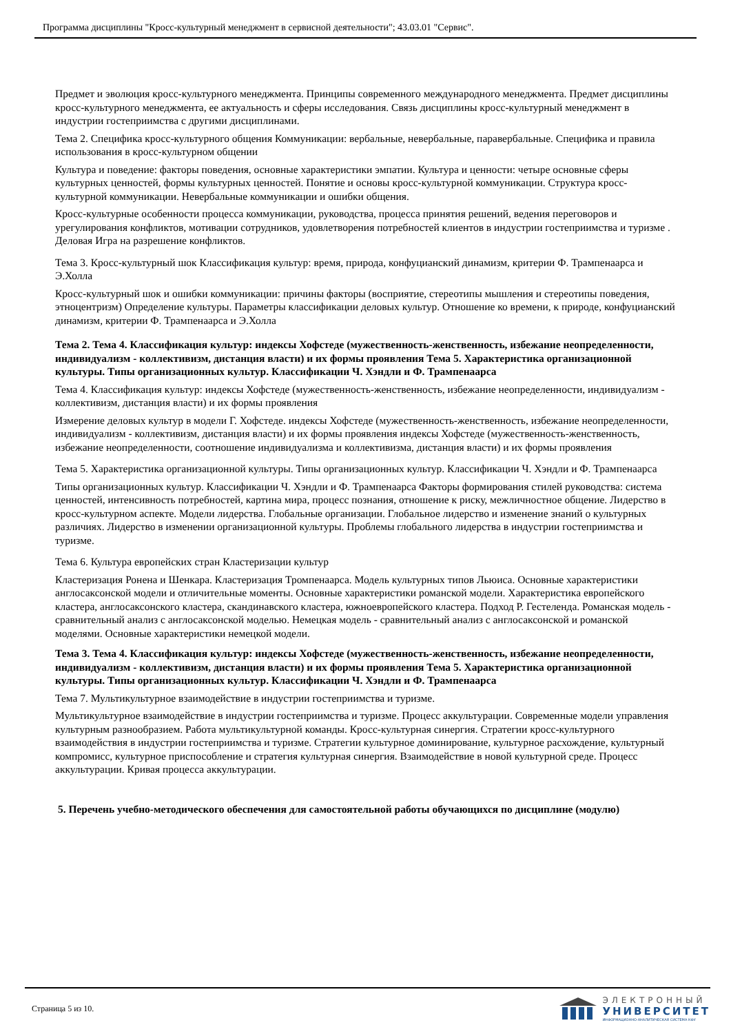Программа дисциплины "Кросс-культурный менеджмент в сервисной деятельности"; 43.03.01 "Сервис".
Предмет и эволюция кросс-культурного менеджмента. Принципы современного международного менеджмента. Предмет дисциплины кросс-культурного менеджмента, ее актуальность и сферы исследования. Связь дисциплины кросс-культурный менеджмент в индустрии гостеприимства с другими дисциплинами.
Тема 2. Специфика кросс-культурного общения Коммуникации: вербальные, невербальные, паравербальные. Специфика и правила использования в кросс-культурном общении
Культура и поведение: факторы поведения, основные характеристики эмпатии. Культура и ценности: четыре основные сферы культурных ценностей, формы культурных ценностей. Понятие и основы кросс-культурной коммуникации. Структура кросс-культурной коммуникации. Невербальные коммуникации и ошибки общения.
Кросс-культурные особенности процесса коммуникации, руководства, процесса принятия решений, ведения переговоров и урегулирования конфликтов, мотивации сотрудников, удовлетворения потребностей клиентов в индустрии гостеприимства и туризме . Деловая Игра на разрешение конфликтов.
Тема 3. Кросс-культурный шок Классификация культур: время, природа, конфуцианский динамизм, критерии Ф. Трампенаарса и Э.Холла
Кросс-культурный шок и ошибки коммуникации: причины факторы (восприятие, стереотипы мышления и стереотипы поведения, этноцентризм) Определение культуры. Параметры классификации деловых культур. Отношение ко времени, к природе, конфуцианский динамизм, критерии Ф. Трампенаарса и Э.Холла
Тема 2. Тема 4. Классификация культур: индексы Хофстеде (мужественность-женственность, избежание неопределенности, индивидуализм - коллективизм, дистанция власти) и их формы проявления Тема 5. Характеристика организационной культуры. Типы организационных культур. Классификации Ч. Хэндли и Ф. Трампенаарса
Тема 4. Классификация культур: индексы Хофстеде (мужественность-женственность, избежание неопределенности, индивидуализм - коллективизм, дистанция власти) и их формы проявления
Измерение деловых культур в модели Г. Хофстеде. индексы Хофстеде (мужественность-женственность, избежание неопределенности, индивидуализм - коллективизм, дистанция власти) и их формы проявления индексы Хофстеде (мужественность-женственность, избежание неопределенности, соотношение индивидуализма и коллективизма, дистанция власти) и их формы проявления
Тема 5. Характеристика организационной культуры. Типы организационных культур. Классификации Ч. Хэндли и Ф. Трампенаарса
Типы организационных культур. Классификации Ч. Хэндли и Ф. Трампенаарса Факторы формирования стилей руководства: система ценностей, интенсивность потребностей, картина мира, процесс познания, отношение к риску, межличностное общение. Лидерство в кросс-культурном аспекте. Модели лидерства. Глобальные организации. Глобальное лидерство и изменение знаний о культурных различиях. Лидерство в изменении организационной культуры. Проблемы глобального лидерства в индустрии гостеприимства и туризме.
Тема 6. Культура европейских стран Кластеризации культур
Кластеризация Ронена и Шенкара. Кластеризация Тромпенаарса. Модель культурных типов Льюиса. Основные характеристики англосаксонской модели и отличительные моменты. Основные характеристики романской модели. Характеристика европейского кластера, англосаксонского кластера, скандинавского кластера, южноевропейского кластера. Подход Р. Гестеленда. Романская модель - сравнительный анализ с англосаксонской моделью. Немецкая модель - сравнительный анализ с англосаксонской и романской моделями. Основные характеристики немецкой модели.
Тема 3. Тема 4. Классификация культур: индексы Хофстеде (мужественность-женственность, избежание неопределенности, индивидуализм - коллективизм, дистанция власти) и их формы проявления Тема 5. Характеристика организационной культуры. Типы организационных культур. Классификации Ч. Хэндли и Ф. Трампенаарса
Тема 7. Мультикультурное взаимодействие в индустрии гостеприимства и туризме.
Мультикультурное взаимодействие в индустрии гостеприимства и туризме. Процесс аккультурации. Современные модели управления культурным разнообразием. Работа мультикультурной команды. Кросс-культурная синергия. Стратегии кросс-культурного взаимодействия в индустрии гостеприимства и туризме. Стратегии культурное доминирование, культурное расхождение, культурный компромисс, культурное приспособление и стратегия культурная синергия. Взаимодействие в новой культурной среде. Процесс аккультурации. Кривая процесса аккультурации.
5. Перечень учебно-методического обеспечения для самостоятельной работы обучающихся по дисциплине (модулю)
Страница 5 из 10.
ЭЛЕКТРОННЫЙ
УНИВЕРСИТЕТ
ИНФОРМАЦИОННО-АНАЛИТИЧЕСКАЯ СИСТЕМА КФУ